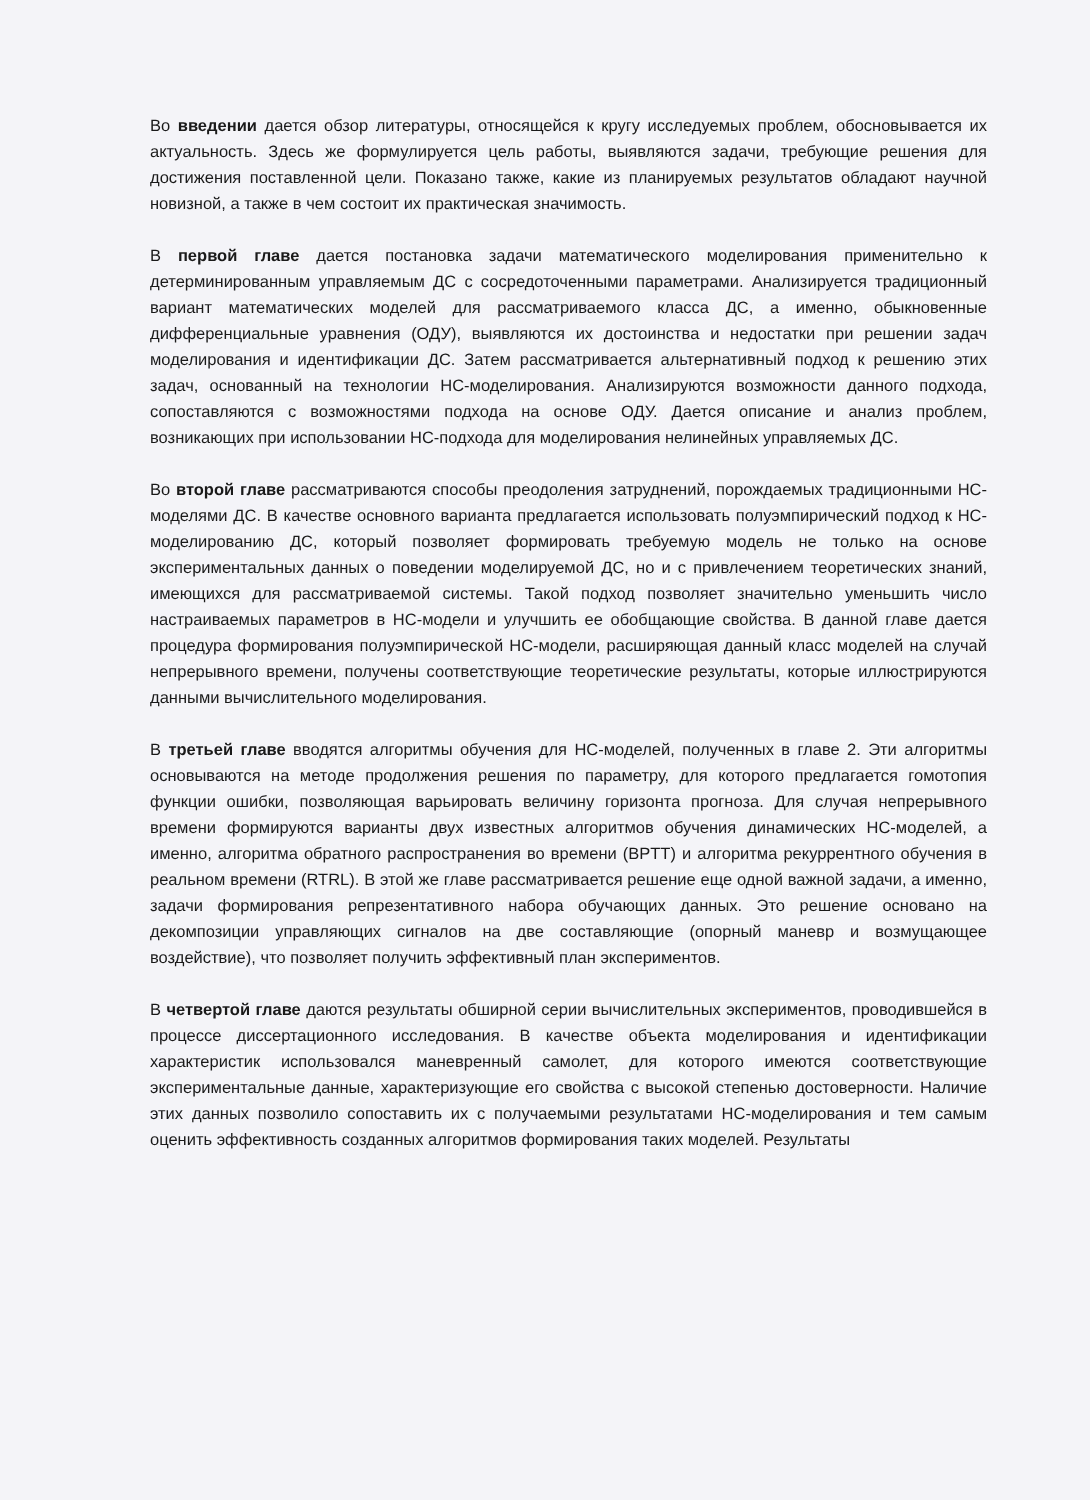Во введении дается обзор литературы, относящейся к кругу исследуемых проблем, обосновывается их актуальность. Здесь же формулируется цель работы, выявляются задачи, требующие решения для достижения поставленной цели. Показано также, какие из планируемых результатов обладают научной новизной, а также в чем состоит их практическая значимость.
В первой главе дается постановка задачи математического моделирования применительно к детерминированным управляемым ДС с сосредоточенными параметрами. Анализируется традиционный вариант математических моделей для рассматриваемого класса ДС, а именно, обыкновенные дифференциальные уравнения (ОДУ), выявляются их достоинства и недостатки при решении задач моделирования и идентификации ДС. Затем рассматривается альтернативный подход к решению этих задач, основанный на технологии НС-моделирования. Анализируются возможности данного подхода, сопоставляются с возможностями подхода на основе ОДУ. Дается описание и анализ проблем, возникающих при использовании НС-подхода для моделирования нелинейных управляемых ДС.
Во второй главе рассматриваются способы преодоления затруднений, порождаемых традиционными НС-моделями ДС. В качестве основного варианта предлагается использовать полуэмпирический подход к НС-моделированию ДС, который позволяет формировать требуемую модель не только на основе экспериментальных данных о поведении моделируемой ДС, но и с привлечением теоретических знаний, имеющихся для рассматриваемой системы. Такой подход позволяет значительно уменьшить число настраиваемых параметров в НС-модели и улучшить ее обобщающие свойства. В данной главе дается процедура формирования полуэмпирической НС-модели, расширяющая данный класс моделей на случай непрерывного времени, получены соответствующие теоретические результаты, которые иллюстрируются данными вычислительного моделирования.
В третьей главе вводятся алгоритмы обучения для НС-моделей, полученных в главе 2. Эти алгоритмы основываются на методе продолжения решения по параметру, для которого предлагается гомотопия функции ошибки, позволяющая варьировать величину горизонта прогноза. Для случая непрерывного времени формируются варианты двух известных алгоритмов обучения динамических НС-моделей, а именно, алгоритма обратного распространения во времени (BPTT) и алгоритма рекуррентного обучения в реальном времени (RTRL). В этой же главе рассматривается решение еще одной важной задачи, а именно, задачи формирования репрезентативного набора обучающих данных. Это решение основано на декомпозиции управляющих сигналов на две составляющие (опорный маневр и возмущающее воздействие), что позволяет получить эффективный план экспериментов.
В четвертой главе даются результаты обширной серии вычислительных экспериментов, проводившейся в процессе диссертационного исследования. В качестве объекта моделирования и идентификации характеристик использовался маневренный самолет, для которого имеются соответствующие экспериментальные данные, характеризующие его свойства с высокой степенью достоверности. Наличие этих данных позволило сопоставить их с получаемыми результатами НС-моделирования и тем самым оценить эффективность созданных алгоритмов формирования таких моделей. Результаты